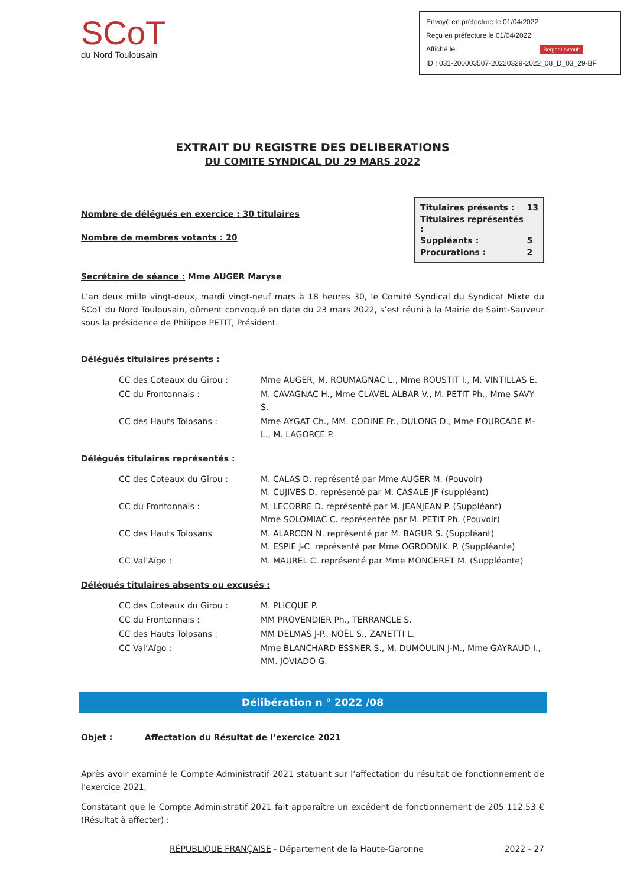SCoT
du Nord Toulousain
Envoyé en préfecture le 01/04/2022
Reçu en préfecture le 01/04/2022
Affiché le Berger Levrault
ID : 031-200003507-20220329-2022_08_D_03_29-BF
EXTRAIT DU REGISTRE DES DELIBERATIONS
DU COMITE SYNDICAL DU 29 MARS 2022
Nombre de délégués en exercice : 30 titulaires
Nombre de membres votants : 20
| Titulaires présents : | 13 |
| Titulaires représentés : | |
| Suppléants : | 5 |
| Procurations : | 2 |
Secrétaire de séance : Mme AUGER Maryse
L’an deux mille vingt-deux, mardi vingt-neuf mars à 18 heures 30, le Comité Syndical du Syndicat Mixte du SCoT du Nord Toulousain, dûment convoqué en date du 23 mars 2022, s’est réuni à la Mairie de Saint-Sauveur sous la présidence de Philippe PETIT, Président.
Délégués titulaires présents :
| CC des Coteaux du Girou : | Mme AUGER, M. ROUMAGNAC L., Mme ROUSTIT I., M. VINTILLAS E. |
| CC du Frontonnais : | M. CAVAGNAC H., Mme CLAVEL ALBAR V., M. PETIT Ph., Mme SAVY S. |
| CC des Hauts Tolosans : | Mme AYGAT Ch., MM. CODINE Fr., DULONG D., Mme FOURCADE M-L., M. LAGORCE P. |
Délégués titulaires représentés :
| CC des Coteaux du Girou : | M. CALAS D. représenté par Mme AUGER M. (Pouvoir) M. CUJIVES D. représenté par M. CASALE JF (suppléant) |
| CC du Frontonnais : | M. LECORRE D. représenté par M. JEANJEAN P. (Suppléant) Mme SOLOMIAC C. représentée par M. PETIT Ph. (Pouvoir) |
| CC des Hauts Tolosans | M. ALARCON N. représenté par M. BAGUR S. (Suppléant) M. ESPIE J-C. représenté par Mme OGRODNIK. P. (Suppléante) |
| CC Val’Aïgo : | M. MAUREL C. représenté par Mme MONCERET M. (Suppléante) |
Délégués titulaires absents ou excusés :
| CC des Coteaux du Girou : | M. PLICQUE P. |
| CC du Frontonnais : | MM PROVENDIER Ph., TERRANCLE S. |
| CC des Hauts Tolosans : | MM DELMAS J-P., NOËL S., ZANETTI L. |
| CC Val’Aïgo : | Mme BLANCHARD ESSNER S., M. DUMOULIN J-M., Mme GAYRAUD I., MM. JOVIADO G. |
Délibération n ° 2022 /08
Objet : Affectation du Résultat de l’exercice 2021
Après avoir examiné le Compte Administratif 2021 statuant sur l’affectation du résultat de fonctionnement de l’exercice 2021,
Constatant que le Compte Administratif 2021 fait apparaître un excédent de fonctionnement de 205 112.53 € (Résultat à affecter) :
RÉPUBLIQUE FRANÇAISE - Département de la Haute-Garonne 2022 - 27